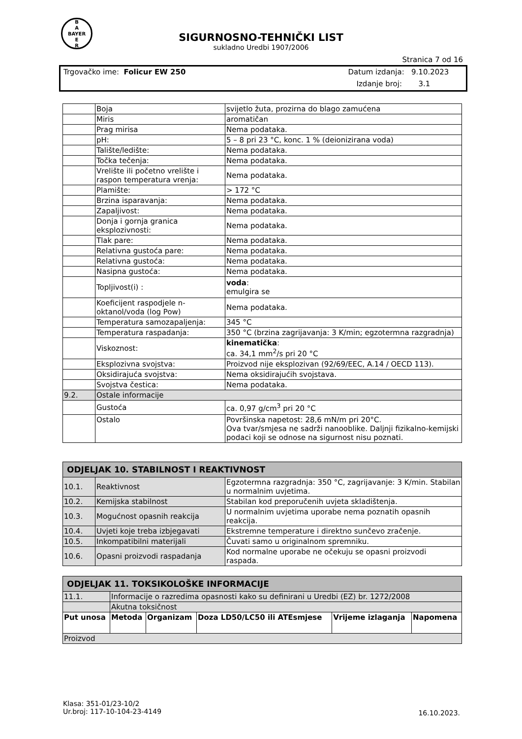B
A
BAYER
E
R
SIGURNOSNO-TEHNIČKI LIST
sukladno Uredbi 1907/2006
Stranica 7 od 16
Trgovačko ime: Folicur EW 250 Datum izdanja: 9.10.2023
Izdanje broj: 3.1
| | Boja | svijetlo žuta, prozirna do blago zamućena |
| | Miris | aromatičan |
| | Prag mirisa | Nema podataka. |
| | pH: | 5 – 8 pri 23 °C, konc. 1 % (deionizirana voda) |
| | Talište/ledište: | Nema podataka. |
| | Točka tečenja: | Nema podataka. |
| | Vrelište ili početno vrelište i raspon temperatura vrenja: | Nema podataka. |
| | Plamište: | > 172 °C |
| | Brzina isparavanja: | Nema podataka. |
| | Zapaljivost: | Nema podataka. |
| | Donja i gornja granica eksplozivnosti: | Nema podataka. |
| | Tlak pare: | Nema podataka. |
| | Relativna gustoća pare: | Nema podataka. |
| | Relativna gustoća: | Nema podataka. |
| | Nasipna gustoća: | Nema podataka. |
| | Topljivost(i) : | voda : emulgira se |
| | Koeficijent raspodjele n-oktanol/voda (log Pow) | Nema podataka. |
| | Temperatura samozapaljenja: | 345 °C |
| | Temperatura raspadanja: | 350 °C (brzina zagrijavanja: 3 K/min; egzotermna razgradnja) |
| | Viskoznost: | kinematička : ca. 34,1 mm<sup>2</sup>/s pri 20 °C |
| | Eksplozivna svojstva: | Proizvod nije eksplozivan (92/69/EEC, A.14 / OECD 113). |
| | Oksidirajuća svojstva: | Nema oksidirajućih svojstava. |
| | Svojstva čestica: | Nema podataka. |
| 9.2. | Ostale informacije | |
| | Gustoća | ca. 0,97 g/cm<sup>3</sup> pri 20 °C |
| | Ostalo | Površinska napetost: 28,6 mN/m pri 20°C. Ova tvar/smjesa ne sadrži nanooblike. Daljnji fizikalno-kemijski podaci koji se odnose na sigurnost nisu poznati. |
| ODJELJAK 10. STABILNOST I REAKTIVNOST | | |
| 10.1. | Reaktivnost | Egzotermna razgradnja: 350 °C, zagrijavanje: 3 K/min. Stabilan u normalnim uvjetima. |
| 10.2. | Kemijska stabilnost | Stabilan kod preporučenih uvjeta skladištenja. |
| 10.3. | Mogućnost opasnih reakcija | U normalnim uvjetima uporabe nema poznatih opasnih reakcija. |
| 10.4. | Uvjeti koje treba izbjegavati | Ekstremne temperature i direktno sunčevo zračenje. |
| 10.5. | Inkompatibilni materijali | Čuvati samo u originalnom spremniku. |
| 10.6. | Opasni proizvodi raspadanja | Kod normalne uporabe ne očekuju se opasni proizvodi raspada. |
| ODJELJAK 11. TOKSIKOLOŠKE INFORMACIJE | | | | | |
| 11.1. | Informacije o razredima opasnosti kako su definirani u Uredbi (EZ) br. 1272/2008 | | | | |
| | Akutna toksičnost | | | | |
| Put unosa | Metoda | Organizam | Doza LD50/LC50 ili ATEsmjese | Vrijeme izlaganja | Napomena |
| Proizvod | | | | | |
Klasa: 351-01/23-10/2
Ur.broj: 117-10-104-23-4149
16.10.2023.